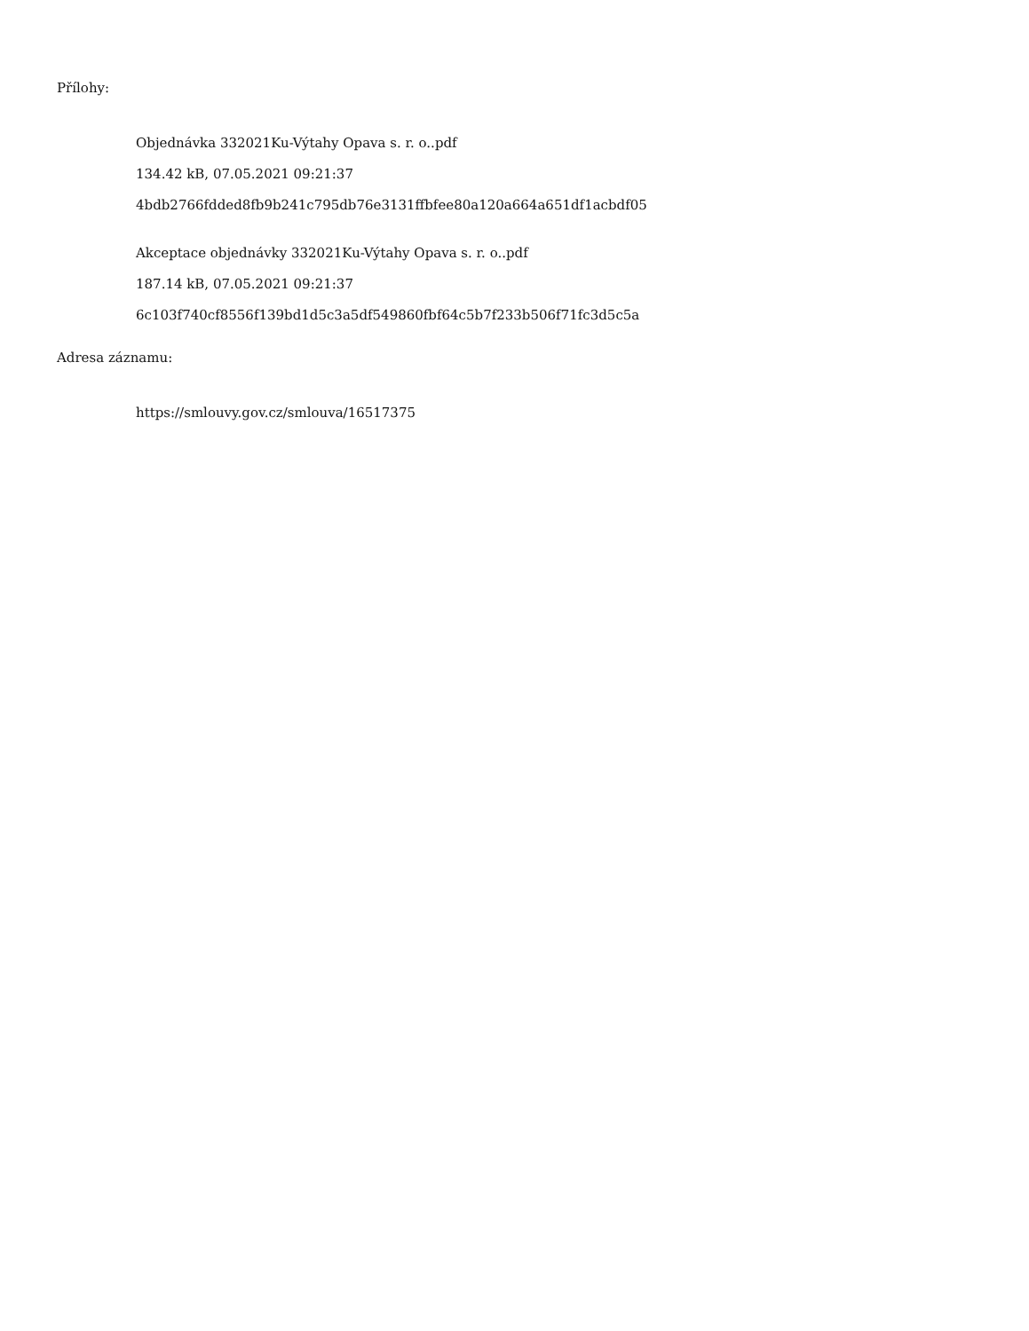Přílohy:
Objednávka 332021Ku-Výtahy Opava s. r. o..pdf
134.42 kB, 07.05.2021 09:21:37
4bdb2766fdded8fb9b241c795db76e3131ffbfee80a120a664a651df1acbdf05
Akceptace objednávky 332021Ku-Výtahy Opava s. r. o..pdf
187.14 kB, 07.05.2021 09:21:37
6c103f740cf8556f139bd1d5c3a5df549860fbf64c5b7f233b506f71fc3d5c5a
Adresa záznamu:
https://smlouvy.gov.cz/smlouva/16517375